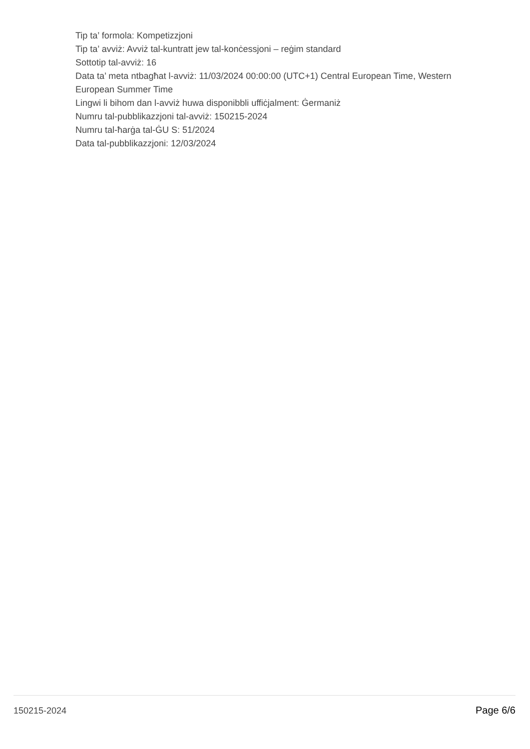Tip ta’ formola: Kompetizzjoni
Tip ta’ avviż: Avviż tal-kuntratt jew tal-konċessjoni – reġim standard
Sottotip tal-avviż: 16
Data ta’ meta ntbagħat l-avviż: 11/03/2024 00:00:00 (UTC+1) Central European Time, Western European Summer Time
Lingwi li bihom dan l-avviż huwa disponibbli uffiċjalment: Ġermaniż
Numru tal-pubblikazzjoni tal-avviż: 150215-2024
Numru tal-ħarġa tal-ĠU S: 51/2024
Data tal-pubblikazzjoni: 12/03/2024
150215-2024 Page 6/6